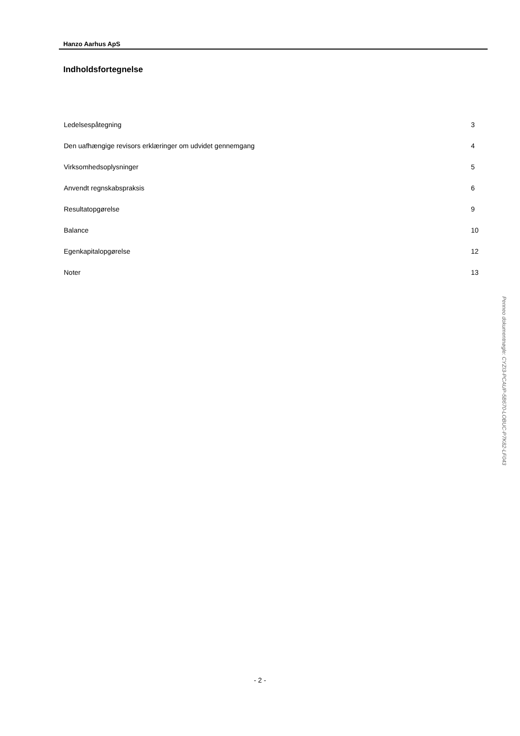Hanzo Aarhus ApS
Indholdsfortegnelse
| Ledelsespåtegning | 3 |
| Den uafhængige revisors erklæringer om udvidet gennemgang | 4 |
| Virksomhedsoplysninger | 5 |
| Anvendt regnskabspraksis | 6 |
| Resultatopgørelse | 9 |
| Balance | 10 |
| Egenkapitalopgørelse | 12 |
| Noter | 13 |
Penneo dokumentnøgle: CYZI3-PCAUP-5B670-LOBUC-P7K82-LF043
- 2 -